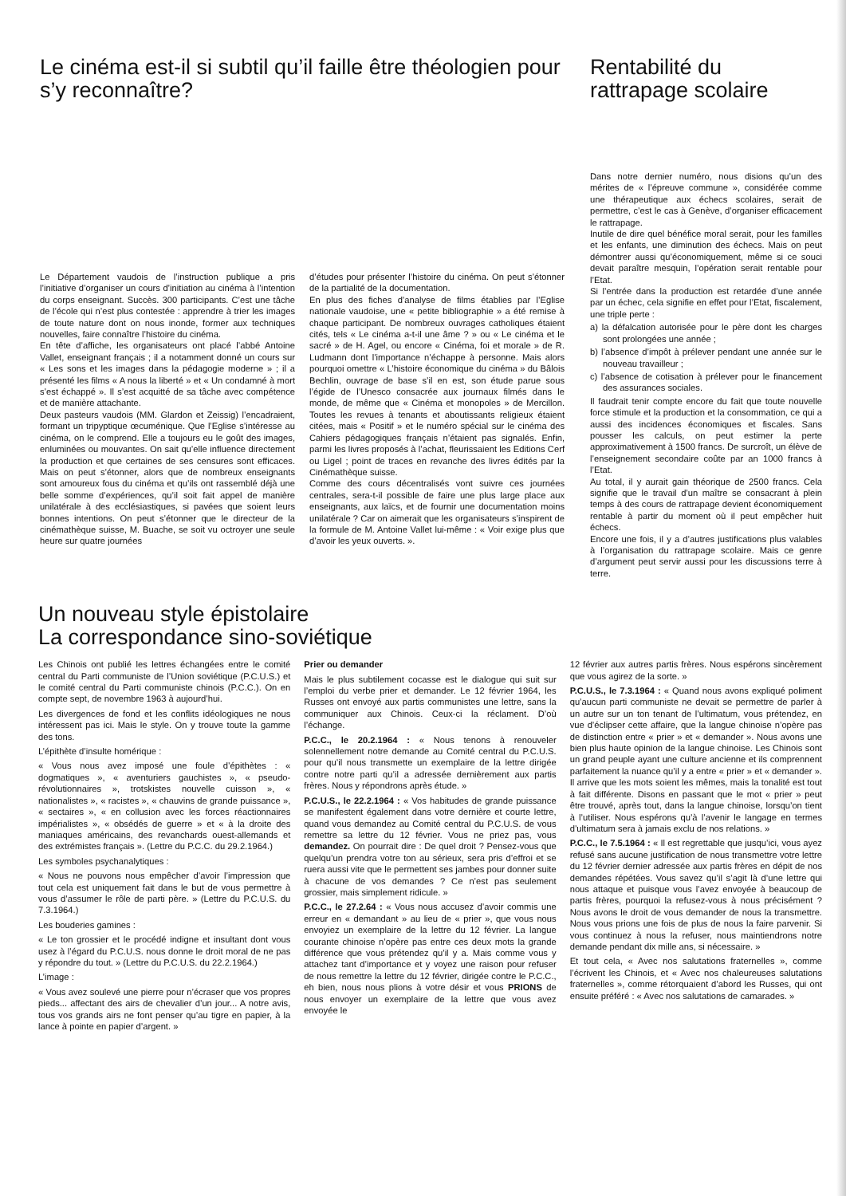Le cinéma est-il si subtil qu’il faille être théologien pour s’y reconnaître?
Le Département vaudois de l’instruction publique a pris l’initiative d’organiser un cours d’initiation au cinéma à l’intention du corps enseignant. Succès. 300 participants. C’est une tâche de l’école qui n’est plus contestée : apprendre à trier les images de toute nature dont on nous inonde, former aux techniques nouvelles, faire connaître l’histoire du cinéma.
En tête d’affiche, les organisateurs ont placé l’abbé Antoine Vallet, enseignant français ; il a notamment donné un cours sur « Les sons et les images dans la pédagogie moderne » ; il a présenté les films « A nous la liberté » et « Un condamné à mort s’est échappé ». Il s’est acquitté de sa tâche avec compétence et de manière attachante.
Deux pasteurs vaudois (MM. Glardon et Zeissig) l’encadraient, formant un tripyptique œcuménique. Que l’Eglise s’intéresse au cinéma, on le comprend. Elle a toujours eu le goût des images, enluminées ou mouvantes. On sait qu’elle influence directement la production et que certaines de ses censures sont efficaces. Mais on peut s’étonner, alors que de nombreux enseignants sont amoureux fous du cinéma et qu’ils ont rassemblé déjà une belle somme d’expériences, qu’il soit fait appel de manière unilatérale à des ecclésiastiques, si pavées que soient leurs bonnes intentions. On peut s’étonner que le directeur de la cinémathèque suisse, M. Buache, se soit vu octroyer une seule heure sur quatre journées
d’études pour présenter l’histoire du cinéma. On peut s’étonner de la partialité de la documentation.
En plus des fiches d’analyse de films établies par l’Eglise nationale vaudoise, une « petite bibliographie » a été remise à chaque participant. De nombreux ouvrages catholiques étaient cités, tels « Le cinéma a-t-il une âme ? » ou « Le cinéma et le sacré » de H. Agel, ou encore « Cinéma, foi et morale » de R. Ludmann dont l’importance n’échappe à personne. Mais alors pourquoi omettre « L’histoire économique du cinéma » du Bâlois Bechlin, ouvrage de base s’il en est, son étude parue sous l’égide de l’Unesco consacrée aux journaux filmés dans le monde, de même que « Cinéma et monopoles » de Mercillon. Toutes les revues à tenants et aboutissants religieux étaient citées, mais « Positif » et le numéro spécial sur le cinéma des Cahiers pédagogiques français n’étaient pas signalés. Enfin, parmi les livres proposés à l’achat, fleurissaient les Editions Cerf ou Ligel ; point de traces en revanche des livres édités par la Cinémathèque suisse.
Comme des cours décentralisés vont suivre ces journées centrales, sera-t-il possible de faire une plus large place aux enseignants, aux laïcs, et de fournir une documentation moins unilatérale ? Car on aimerait que les organisateurs s’inspirent de la formule de M. Antoine Vallet lui-même : « Voir exige plus que d’avoir les yeux ouverts. ».
Rentabilité du rattrapage scolaire
Dans notre dernier numéro, nous disions qu’un des mérites de « l’épreuve commune », considérée comme une thérapeutique aux échecs scolaires, serait de permettre, c’est le cas à Genève, d’organiser efficacement le rattrapage.
Inutile de dire quel bénéfice moral serait, pour les familles et les enfants, une diminution des échecs. Mais on peut démontrer aussi qu’économiquement, même si ce souci devait paraître mesquin, l’opération serait rentable pour l’Etat.
Si l’entrée dans la production est retardée d’une année par un échec, cela signifie en effet pour l’Etat, fiscalement, une triple perte :
a) la défalcation autorisée pour le père dont les charges sont prolongées une année ;
b) l’absence d’impôt à prélever pendant une année sur le nouveau travailleur ;
c) l’absence de cotisation à prélever pour le financement des assurances sociales.
Il faudrait tenir compte encore du fait que toute nouvelle force stimule et la production et la consommation, ce qui a aussi des incidences économiques et fiscales. Sans pousser les calculs, on peut estimer la perte approximativement à 1500 francs. De surcroît, un élève de l’enseignement secondaire coûte par an 1000 francs à l’Etat.
Au total, il y aurait gain théorique de 2500 francs. Cela signifie que le travail d’un maître se consacrant à plein temps à des cours de rattrapage devient économiquement rentable à partir du moment où il peut empêcher huit échecs.
Encore une fois, il y a d’autres justifications plus valables à l’organisation du rattrapage scolaire. Mais ce genre d’argument peut servir aussi pour les discussions terre à terre.
Un nouveau style épistolaire
La correspondance sino-soviétique
Les Chinois ont publié les lettres échangées entre le comité central du Parti communiste de l’Union soviétique (P.C.U.S.) et le comité central du Parti communiste chinois (P.C.C.). On en compte sept, de novembre 1963 à aujourd’hui.
Les divergences de fond et les conflits idéologiques ne nous intéressent pas ici. Mais le style. On y trouve toute la gamme des tons.
L’épithète d’insulte homérique :
« Vous nous avez imposé une foule d’épithètes : « dogmatiques », « aventuriers gauchistes », « pseudo-révolutionnaires », trotskistes nouvelle cuisson », « nationalistes », « racistes », « chauvins de grande puissance », « sectaires », « en collusion avec les forces réactionnaires impérialistes », « obsédés de guerre » et « à la droite des maniaques américains, des revanchards ouest-allemands et des extrémistes français ». (Lettre du P.C.C. du 29.2.1964.)
Les symboles psychanalytiques :
« Nous ne pouvons nous empêcher d’avoir l’impression que tout cela est uniquement fait dans le but de vous permettre à vous d’assumer le rôle de parti père. » (Lettre du P.C.U.S. du 7.3.1964.)
Les bouderies gamines :
« Le ton grossier et le procédé indigne et insultant dont vous usez à l’égard du P.C.U.S. nous donne le droit moral de ne pas y répondre du tout. » (Lettre du P.C.U.S. du 22.2.1964.)
L’image :
« Vous avez soulevé une pierre pour n’écraser que vos propres pieds... affectant des airs de chevalier d’un jour... A notre avis, tous vos grands airs ne font penser qu’au tigre en papier, à la lance à pointe en papier d’argent. »
Prier ou demander
Mais le plus subtilement cocasse est le dialogue qui suit sur l’emploi du verbe prier et demander. Le 12 février 1964, les Russes ont envoyé aux partis communistes une lettre, sans la communiquer aux Chinois. Ceux-ci la réclament. D’où l’échange.
P.C.C., le 20.2.1964 : « Nous tenons à renouveler solennellement notre demande au Comité central du P.C.U.S. pour qu’il nous transmette un exemplaire de la lettre dirigée contre notre parti qu’il a adressée dernièrement aux partis frères. Nous y répondrons après étude. »
P.C.U.S., le 22.2.1964 : « Vos habitudes de grande puissance se manifestent également dans votre dernière et courte lettre, quand vous demandez au Comité central du P.C.U.S. de vous remettre sa lettre du 12 février. Vous ne priez pas, vous demandez. On pourrait dire : De quel droit ? Pensez-vous que quelqu’un prendra votre ton au sérieux, sera pris d’effroi et se ruera aussi vite que le permettent ses jambes pour donner suite à chacune de vos demandes ? Ce n’est pas seulement grossier, mais simplement ridicule. »
P.C.C., le 27.2.64 : « Vous nous accusez d’avoir commis une erreur en « demandant » au lieu de « prier », que vous nous envoyiez un exemplaire de la lettre du 12 février. La langue courante chinoise n’opère pas entre ces deux mots la grande différence que vous prétendez qu’il y a. Mais comme vous y attachez tant d’importance et y voyez une raison pour refuser de nous remettre la lettre du 12 février, dirigée contre le P.C.C., eh bien, nous nous plions à votre désir et vous PRIONS de nous envoyer un exemplaire de la lettre que vous avez envoyée le
12 février aux autres partis frères. Nous espérons sincèrement que vous agirez de la sorte. »
P.C.U.S., le 7.3.1964 : « Quand nous avons expliqué poliment qu’aucun parti communiste ne devait se permettre de parler à un autre sur un ton tenant de l’ultimatum, vous prétendez, en vue d’éclipser cette affaire, que la langue chinoise n’opère pas de distinction entre « prier » et « demander ». Nous avons une bien plus haute opinion de la langue chinoise. Les Chinois sont un grand peuple ayant une culture ancienne et ils comprennent parfaitement la nuance qu’il y a entre « prier » et « demander ». Il arrive que les mots soient les mêmes, mais la tonalité est tout à fait différente. Disons en passant que le mot « prier » peut être trouvé, après tout, dans la langue chinoise, lorsqu’on tient à l’utiliser. Nous espérons qu’à l’avenir le langage en termes d’ultimatum sera à jamais exclu de nos relations. »
P.C.C., le 7.5.1964 : « Il est regrettable que jusqu’ici, vous ayez refusé sans aucune justification de nous transmettre votre lettre du 12 février dernier adressée aux partis frères en dépit de nos demandes répétées. Vous savez qu’il s’agit là d’une lettre qui nous attaque et puisque vous l’avez envoyée à beaucoup de partis frères, pourquoi la refusez-vous à nous précisément ? Nous avons le droit de vous demander de nous la transmettre. Nous vous prions une fois de plus de nous la faire parvenir. Si vous continuez à nous la refuser, nous maintiendrons notre demande pendant dix mille ans, si nécessaire. »
Et tout cela, « Avec nos salutations fraternelles », comme l’écrivent les Chinois, et « Avec nos chaleureuses salutations fraternelles », comme rétorquaient d’abord les Russes, qui ont ensuite préféré : « Avec nos salutations de camarades. »